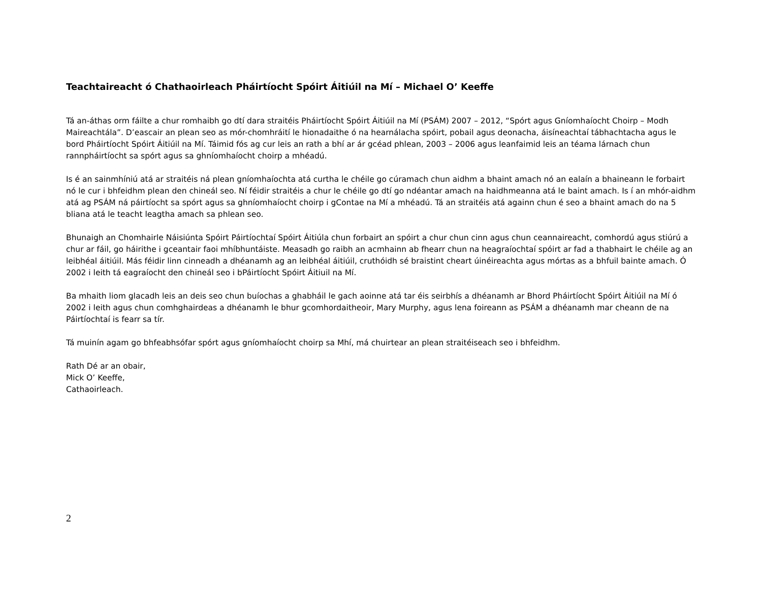Teachtaireacht ó Chathaoirleach Pháirtíocht Spóirt Áitiúil na Mí – Michael O’ Keeffe
Tá an-áthas orm fáilte a chur romhaibh go dtí dara straitéis Pháirtíocht Spóirt Áitiúil na Mí (PSÁM) 2007 – 2012, “Spórt agus Gníomhaíocht Choirp – Modh Maireachtála”. D’eascair an plean seo as mór-chomhráití le hionadaithe ó na hearnálacha spóirt, pobail agus deonacha, áisíneachtaí tábhachtacha agus le bord Pháirtíocht Spóirt Áitiúil na Mí. Táimid fós ag cur leis an rath a bhí ar ár gcéad phlean, 2003 – 2006 agus leanfaimid leis an téama lárnach chun rannpháirtíocht sa spórt agus sa ghníomhaíocht choirp a mhéadú.
Is é an sainmhíniú atá ar straitéis ná plean gníomhaíochta atá curtha le chéile go cúramach chun aidhm a bhaint amach nó an ealaín a bhaineann le forbairt nó le cur i bhfeidhm plean den chineál seo. Ní féidir straitéis a chur le chéile go dtí go ndéantar amach na haidhmeanna atá le baint amach. Is í an mhór-aidhm atá ag PSÁM ná páirtíocht sa spórt agus sa ghníomhaíocht choirp i gContae na Mí a mhéadú. Tá an straitéis atá againn chun é seo a bhaint amach do na 5 bliana atá le teacht leagtha amach sa phlean seo.
Bhunaigh an Chomhairle Náisiúnta Spóirt Páirtíochtaí Spóirt Áitiúla chun forbairt an spóirt a chur chun cinn agus chun ceannaireacht, comhordú agus stiúrú a chur ar fáil, go háirithe i gceantair faoi mhíbhuntáiste. Measadh go raibh an acmhainn ab fhearr chun na heagraíochtaí spóirt ar fad a thabhairt le chéile ag an leibhéal áitiúil. Más féidir linn cinneadh a dhéanamh ag an leibhéal áitiúil, cruthóidh sé braistint cheart úinéireachta agus mórtas as a bhfuil bainte amach. Ó 2002 i leith tá eagraíocht den chineál seo i bPáirtíocht Spóirt Áitiuil na Mí.
Ba mhaith liom glacadh leis an deis seo chun buíochas a ghabháil le gach aoinne atá tar éis seirbhís a dhéanamh ar Bhord Pháirtíocht Spóirt Áitiúil na Mí ó 2002 i leith agus chun comhghairdeas a dhéanamh le bhur gcomhordaitheoir, Mary Murphy, agus lena foireann as PSÁM a dhéanamh mar cheann de na Páirtíochtaí is fearr sa tír.
Tá muinín agam go bhfeabhsófar spórt agus gníomhaíocht choirp sa Mhí, má chuirtear an plean straitéiseach seo i bhfeidhm.
Rath Dé ar an obair,
Mick O’ Keeffe,
Cathaoirleach.
2